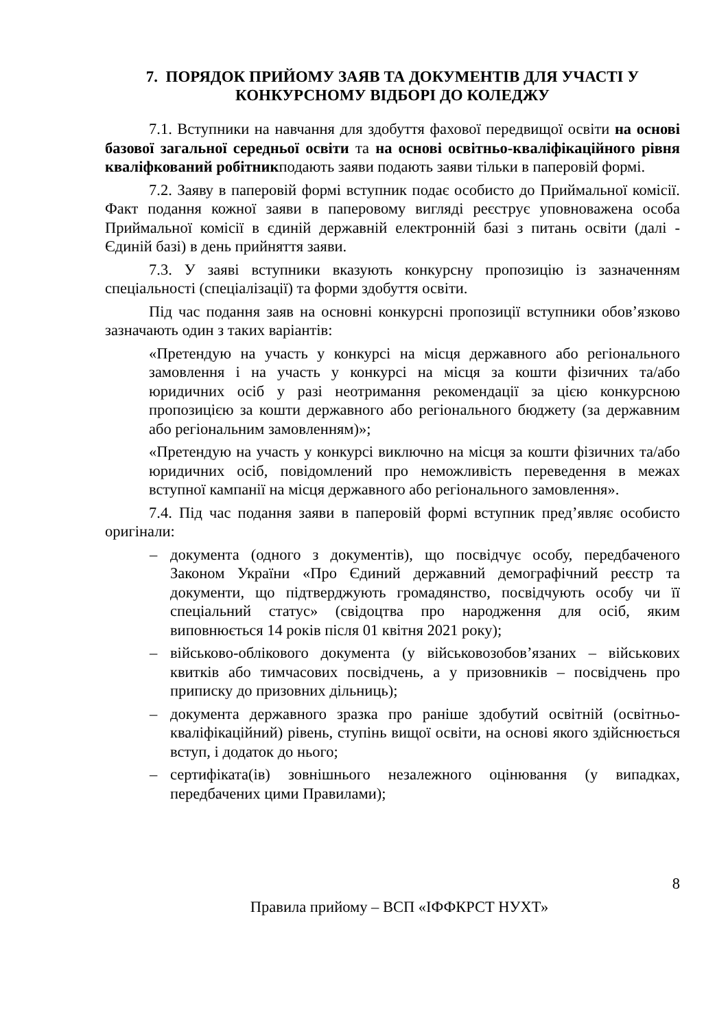7. ПОРЯДОК ПРИЙОМУ ЗАЯВ ТА ДОКУМЕНТІВ ДЛЯ УЧАСТІ У КОНКУРСНОМУ ВІДБОРІ ДО КОЛЕДЖУ
7.1. Вступники на навчання для здобуття фахової передвищої освіти на основі базової загальної середньої освіти та на основі освітньо-кваліфікаційного рівня кваліфкований робітникподають заяви подають заяви тільки в паперовій формі.
7.2. Заяву в паперовій формі вступник подає особисто до Приймальної комісії. Факт подання кожної заяви в паперовому вигляді реєструє уповноважена особа Приймальної комісії в єдиній державній електронній базі з питань освіти (далі - Єдиній базі) в день прийняття заяви.
7.3. У заяві вступники вказують конкурсну пропозицію із зазначенням спеціальності (спеціалізації) та форми здобуття освіти.
Під час подання заяв на основні конкурсні пропозиції вступники обов’язково зазначають один з таких варіантів:
«Претендую на участь у конкурсі на місця державного або регіонального замовлення і на участь у конкурсі на місця за кошти фізичних та/або юридичних осіб у разі неотримання рекомендації за цією конкурсною пропозицією за кошти державного або регіонального бюджету (за державним або регіональним замовленням)»;
«Претендую на участь у конкурсі виключно на місця за кошти фізичних та/або юридичних осіб, повідомлений про неможливість переведення в межах вступної кампанії на місця державного або регіонального замовлення».
7.4. Під час подання заяви в паперовій формі вступник пред’являє особисто оригінали:
– документа (одного з документів), що посвідчує особу, передбаченого Законом України «Про Єдиний державний демографічний реєстр та документи, що підтверджують громадянство, посвідчують особу чи її спеціальний статус» (свідоцтва про народження для осіб, яким виповнюється 14 років після 01 квітня 2021 року);
– військово-облікового документа (у військовозобов’язаних – військових квитків або тимчасових посвідчень, а у призовників – посвідчень про приписку до призовних дільниць);
– документа державного зразка про раніше здобутий освітній (освітньо-кваліфікаційний) рівень, ступінь вищої освіти, на основі якого здійснюється вступ, і додаток до нього;
– сертифіката(ів) зовнішнього незалежного оцінювання (у випадках, передбачених цими Правилами);
8
Правила прийому – ВСП «ІФФКРСТ НУХТ»